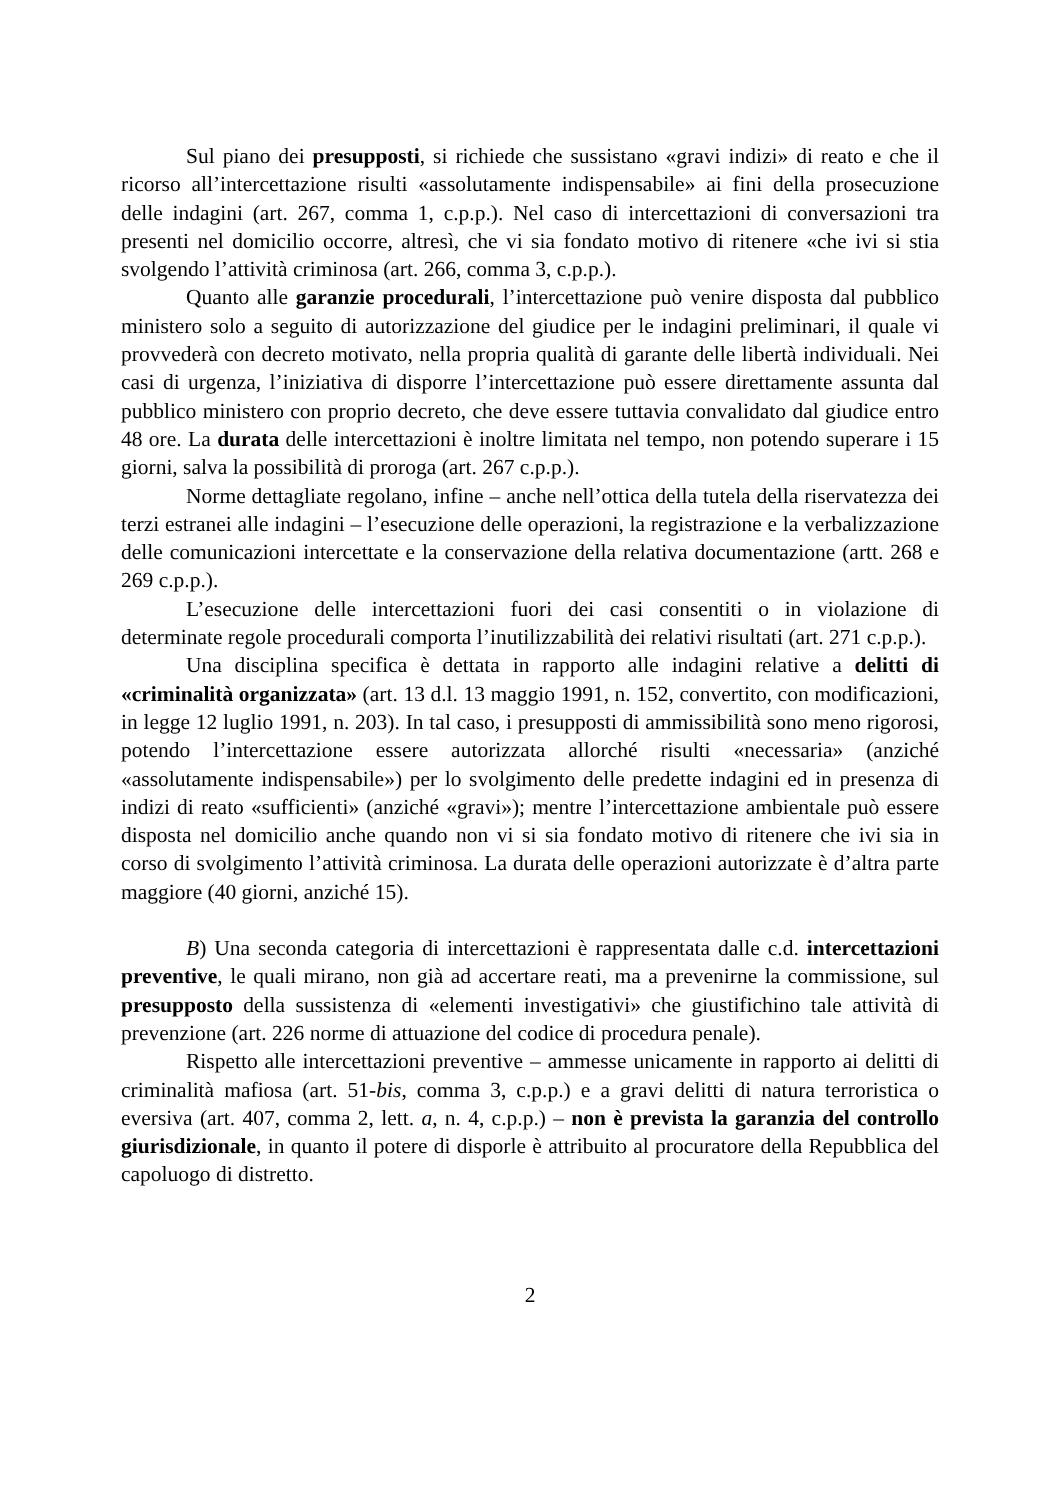Sul piano dei presupposti, si richiede che sussistano «gravi indizi» di reato e che il ricorso all’intercettazione risulti «assolutamente indispensabile» ai fini della prosecuzione delle indagini (art. 267, comma 1, c.p.p.). Nel caso di intercettazioni di conversazioni tra presenti nel domicilio occorre, altresì, che vi sia fondato motivo di ritenere «che ivi si stia svolgendo l’attività criminosa (art. 266, comma 3, c.p.p.).
Quanto alle garanzie procedurali, l’intercettazione può venire disposta dal pubblico ministero solo a seguito di autorizzazione del giudice per le indagini preliminari, il quale vi provvederà con decreto motivato, nella propria qualità di garante delle libertà individuali. Nei casi di urgenza, l’iniziativa di disporre l’intercettazione può essere direttamente assunta dal pubblico ministero con proprio decreto, che deve essere tuttavia convalidato dal giudice entro 48 ore. La durata delle intercettazioni è inoltre limitata nel tempo, non potendo superare i 15 giorni, salva la possibilità di proroga (art. 267 c.p.p.).
Norme dettagliate regolano, infine – anche nell’ottica della tutela della riservatezza dei terzi estranei alle indagini – l’esecuzione delle operazioni, la registrazione e la verbalizzazione delle comunicazioni intercettate e la conservazione della relativa documentazione (artt. 268 e 269 c.p.p.).
L’esecuzione delle intercettazioni fuori dei casi consentiti o in violazione di determinate regole procedurali comporta l’inutilizzabilità dei relativi risultati (art. 271 c.p.p.).
Una disciplina specifica è dettata in rapporto alle indagini relative a delitti di «criminalità organizzata» (art. 13 d.l. 13 maggio 1991, n. 152, convertito, con modificazioni, in legge 12 luglio 1991, n. 203). In tal caso, i presupposti di ammissibilità sono meno rigorosi, potendo l’intercettazione essere autorizzata allorché risulti «necessaria» (anziché «assolutamente indispensabile») per lo svolgimento delle predette indagini ed in presenza di indizi di reato «sufficienti» (anziché «gravi»); mentre l’intercettazione ambientale può essere disposta nel domicilio anche quando non vi si sia fondato motivo di ritenere che ivi sia in corso di svolgimento l’attività criminosa. La durata delle operazioni autorizzate è d’altra parte maggiore (40 giorni, anziché 15).
B) Una seconda categoria di intercettazioni è rappresentata dalle c.d. intercettazioni preventive, le quali mirano, non già ad accertare reati, ma a prevenirne la commissione, sul presupposto della sussistenza di «elementi investigativi» che giustifichino tale attività di prevenzione (art. 226 norme di attuazione del codice di procedura penale).
Rispetto alle intercettazioni preventive – ammesse unicamente in rapporto ai delitti di criminalità mafiosa (art. 51-bis, comma 3, c.p.p.) e a gravi delitti di natura terroristica o eversiva (art. 407, comma 2, lett. a, n. 4, c.p.p.) – non è prevista la garanzia del controllo giurisdizionale, in quanto il potere di disporle è attribuito al procuratore della Repubblica del capoluogo di distretto.
2